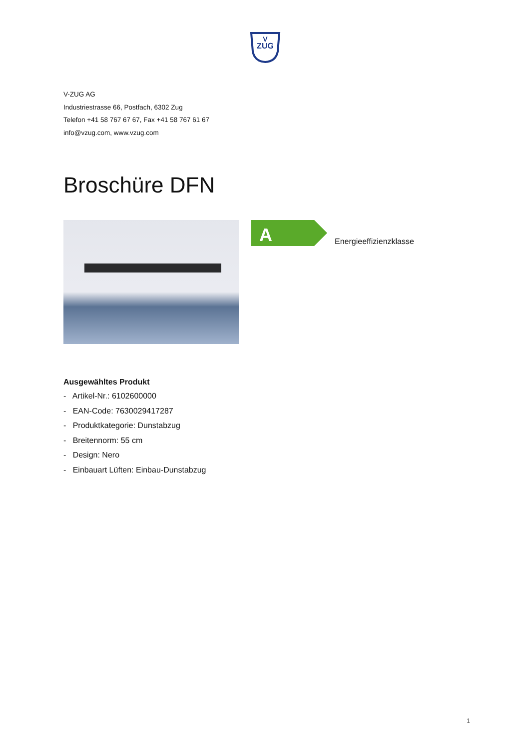ZUG
V
V-ZUG AG
Industriestrasse 66, Postfach, 6302 Zug
Telefon +41 58 767 67 67, Fax +41 58 767 61 67
info@vzug.com, www.vzug.com
Broschüre DFN
A
Energieeffizienzklasse
Ausgewähltes Produkt
- Artikel-Nr.: 6102600000
- EAN-Code: 7630029417287
- Produktkategorie: Dunstabzug
- Breitennorm: 55 cm
- Design: Nero
- Einbauart Lüften: Einbau-Dunstabzug
1